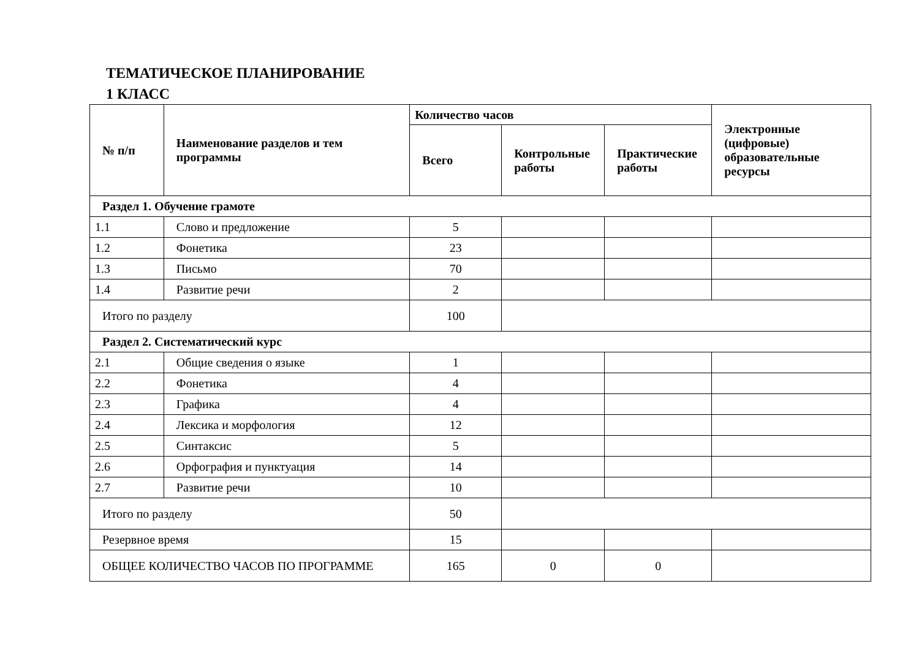ТЕМАТИЧЕСКОЕ ПЛАНИРОВАНИЕ
1 КЛАСС
| № п/п | Наименование разделов и тем программы | Количество часов | | | Электронные (цифровые) образовательные ресурсы |
| --- | --- | --- | --- | --- | --- |
| | | Всего | Контрольные работы | Практические работы | |
| Раздел 1. Обучение грамоте | | | | | |
| 1.1 | Слово и предложение | 5 | | | |
| 1.2 | Фонетика | 23 | | | |
| 1.3 | Письмо | 70 | | | |
| 1.4 | Развитие речи | 2 | | | |
| Итого по разделу | | 100 | | | |
| Раздел 2. Систематический курс | | | | | |
| 2.1 | Общие сведения о языке | 1 | | | |
| 2.2 | Фонетика | 4 | | | |
| 2.3 | Графика | 4 | | | |
| 2.4 | Лексика и морфология | 12 | | | |
| 2.5 | Синтаксис | 5 | | | |
| 2.6 | Орфография и пунктуация | 14 | | | |
| 2.7 | Развитие речи | 10 | | | |
| Итого по разделу | | 50 | | | |
| Резервное время | | 15 | | | |
| ОБЩЕЕ КОЛИЧЕСТВО ЧАСОВ ПО ПРОГРАММЕ | | 165 | 0 | 0 | |